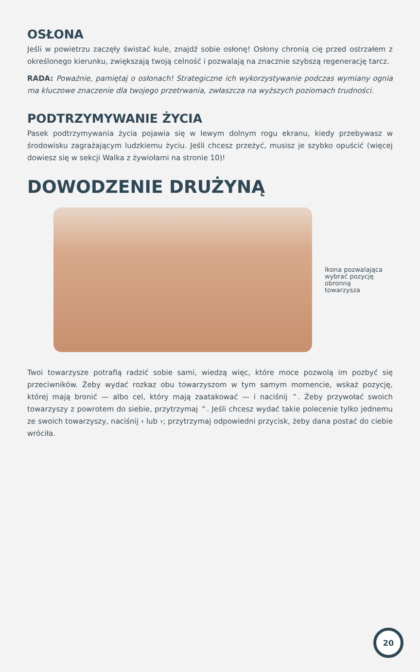OSŁONA
Jeśli w powietrzu zaczęły świstać kule, znajdź sobie osłonę! Osłony chronią cię przed ostrzałem z określonego kierunku, zwiększają twoją celność i pozwalają na znacznie szybszą regenerację tarcz.
RADA: Poważnie, pamiętaj o osłonach! Strategiczne ich wykorzystywanie podczas wymiany ognia ma kluczowe znaczenie dla twojego przetrwania, zwłaszcza na wyższych poziomach trudności.
PODTRZYMYWANIE ŻYCIA
Pasek podtrzymywania życia pojawia się w lewym dolnym rogu ekranu, kiedy przebywasz w środowisku zagrażającym ludzkiemu życiu. Jeśli chcesz przeżyć, musisz je szybko opuścić (więcej dowiesz się w sekcji Walka z żywiołami na stronie 10)!
DOWODZENIE DRUŻYNĄ
Ikona pozwalająca wybrać pozycję obronną towarzysza
Twoi towarzysze potrafią radzić sobie sami, wiedzą więc, które moce pozwolą im pozbyć się przeciwników. Żeby wydać rozkaz obu towarzyszom w tym samym momencie, wskaż pozycję, której mają bronić — albo cel, który mają zaatakować — i naciśnij ⌃. Żeby przywołać swoich towarzyszy z powrotem do siebie, przytrzymaj ⌃. Jeśli chcesz wydać takie polecenie tylko jednemu ze swoich towarzyszy, naciśnij ‹ lub ›; przytrzymaj odpowiedni przycisk, żeby dana postać do ciebie wróciła.
20